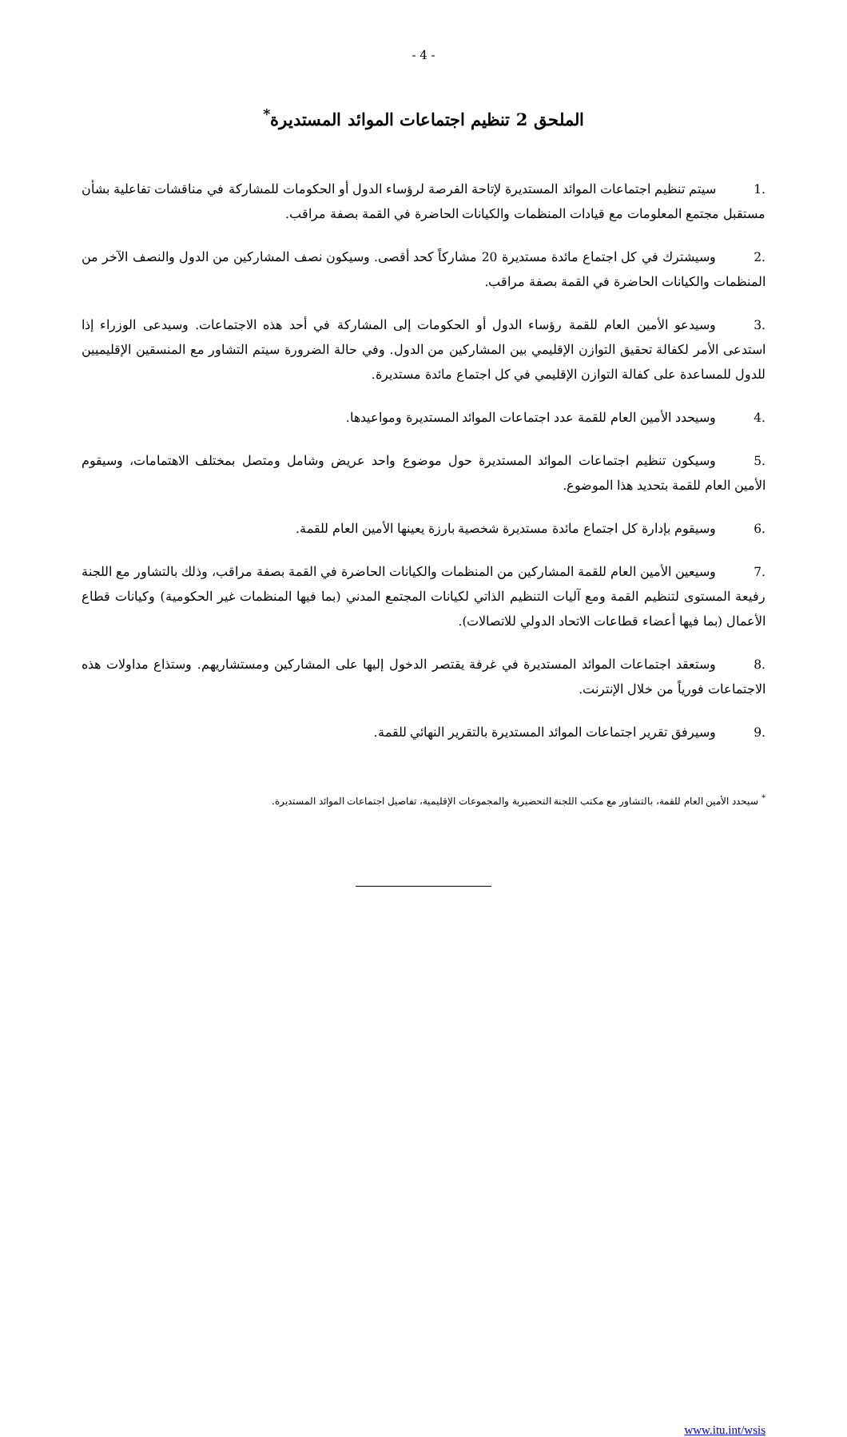- 4 -
الملحق 2 تنظيم اجتماعات الموائد المستديرة<sup>*</sup>
.1 سيتم تنظيم اجتماعات الموائد المستديرة لإتاحة الفرصة لرؤساء الدول أو الحكومات للمشاركة في مناقشات تفاعلية بشأن مستقبل مجتمع المعلومات مع قيادات المنظمات والكيانات الحاضرة في القمة بصفة مراقب.
.2 وسيشترك في كل اجتماع مائدة مستديرة 20 مشاركاً كحد أقصى. وسيكون نصف المشاركين من الدول والنصف الآخر من المنظمات والكيانات الحاضرة في القمة بصفة مراقب.
.3 وسيدعو الأمين العام للقمة رؤساء الدول أو الحكومات إلى المشاركة في أحد هذه الاجتماعات. وسيدعى الوزراء إذا استدعى الأمر لكفالة تحقيق التوازن الإقليمي بين المشاركين من الدول. وفي حالة الضرورة سيتم التشاور مع المنسقين الإقليميين للدول للمساعدة على كفالة التوازن الإقليمي في كل اجتماع مائدة مستديرة.
.4 وسيحدد الأمين العام للقمة عدد اجتماعات الموائد المستديرة ومواعيدها.
.5 وسيكون تنظيم اجتماعات الموائد المستديرة حول موضوع واحد عريض وشامل ومتصل بمختلف الاهتمامات، وسيقوم الأمين العام للقمة بتحديد هذا الموضوع.
.6 وسيقوم بإدارة كل اجتماع مائدة مستديرة شخصية بارزة يعينها الأمين العام للقمة.
.7 وسيعين الأمين العام للقمة المشاركين من المنظمات والكيانات الحاضرة في القمة بصفة مراقب، وذلك بالتشاور مع اللجنة رفيعة المستوى لتنظيم القمة ومع آليات التنظيم الذاتي لكيانات المجتمع المدني (بما فيها المنظمات غير الحكومية) وكيانات قطاع الأعمال (بما فيها أعضاء قطاعات الاتحاد الدولي للاتصالات).
.8 وستعقد اجتماعات الموائد المستديرة في غرفة يقتصر الدخول إليها على المشاركين ومستشاريهم. وستذاع مداولات هذه الاجتماعات فورياً من خلال الإنترنت.
.9 وسيرفق تقرير اجتماعات الموائد المستديرة بالتقرير النهائي للقمة.
<sup>*</sup> سيحدد الأمين العام للقمة، بالتشاور مع مكتب اللجنة التحضيرية والمجموعات الإقليمية، تفاصيل اجتماعات الموائد المستديرة.
www.itu.int/wsis